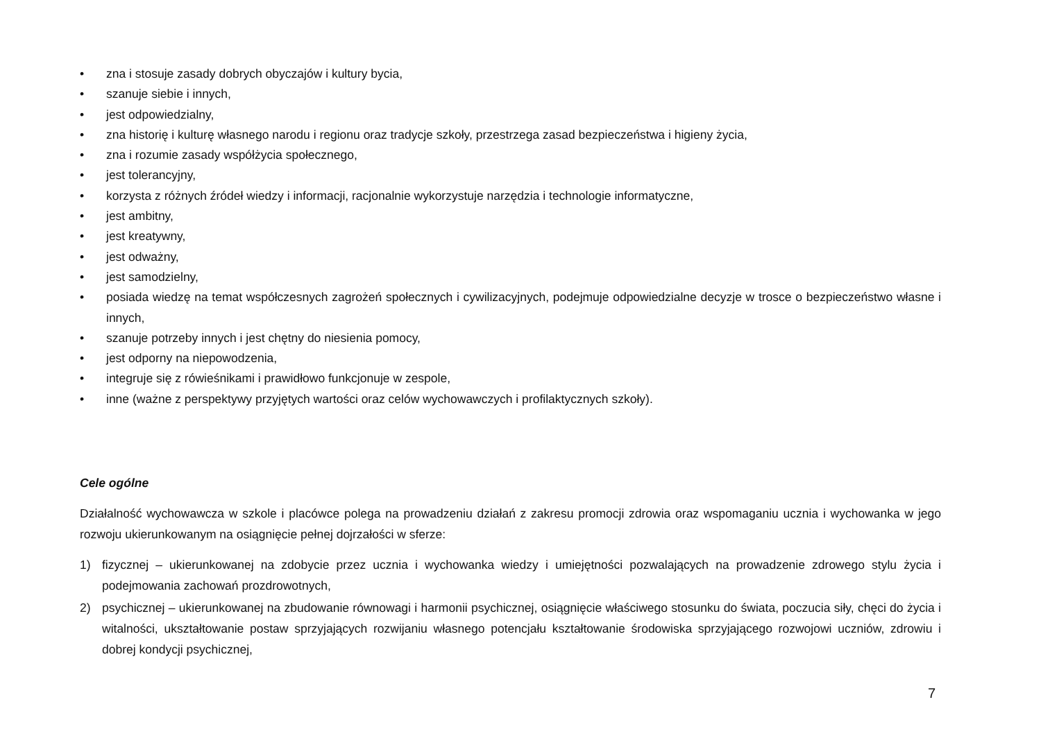• zna i stosuje zasady dobrych obyczajów i kultury bycia,
• szanuje siebie i innych,
• jest odpowiedzialny,
• zna historię i kulturę własnego narodu i regionu oraz tradycje szkoły, przestrzega zasad bezpieczeństwa i higieny życia,
• zna i rozumie zasady współżycia społecznego,
• jest tolerancyjny,
• korzysta z różnych źródeł wiedzy i informacji, racjonalnie wykorzystuje narzędzia i technologie informatyczne,
• jest ambitny,
• jest kreatywny,
• jest odważny,
• jest samodzielny,
• posiada wiedzę na temat współczesnych zagrożeń społecznych i cywilizacyjnych, podejmuje odpowiedzialne decyzje w trosce o bezpieczeństwo własne i innych,
• szanuje potrzeby innych i jest chętny do niesienia pomocy,
• jest odporny na niepowodzenia,
• integruje się z rówieśnikami i prawidłowo funkcjonuje w zespole,
• inne (ważne z perspektywy przyjętych wartości oraz celów wychowawczych i profilaktycznych szkoły).
Cele ogólne
Działalność wychowawcza w szkole i placówce polega na prowadzeniu działań z zakresu promocji zdrowia oraz wspomaganiu ucznia i wychowanka w jego rozwoju ukierunkowanym na osiągnięcie pełnej dojrzałości w sferze:
1) fizycznej – ukierunkowanej na zdobycie przez ucznia i wychowanka wiedzy i umiejętności pozwalających na prowadzenie zdrowego stylu życia i podejmowania zachowań prozdrowotnych,
2) psychicznej – ukierunkowanej na zbudowanie równowagi i harmonii psychicznej, osiągnięcie właściwego stosunku do świata, poczucia siły, chęci do życia i witalności, ukształtowanie postaw sprzyjających rozwijaniu własnego potencjału kształtowanie środowiska sprzyjającego rozwojowi uczniów, zdrowiu i dobrej kondycji psychicznej,
7